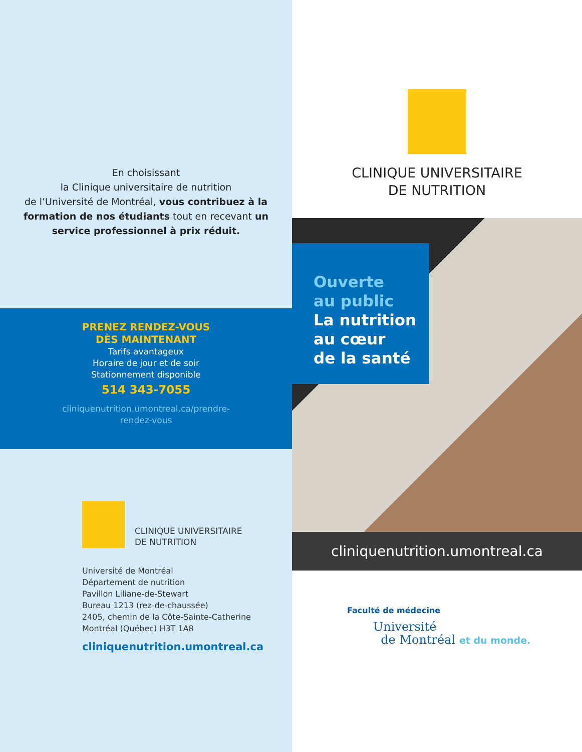En choisissant
la Clinique universitaire de nutrition
de l’Université de Montréal, vous contribuez à la formation de nos étudiants tout en recevant un service professionnel à prix réduit.
PRENEZ RENDEZ-VOUS
DÈS MAINTENANT
Tarifs avantageux
Horaire de jour et de soir
Stationnement disponible
514 343-7055
cliniquenutrition.umontreal.ca/prendre-
rendez-vous
CLINIQUE UNIVERSITAIRE
DE NUTRITION
Université de Montréal
Département de nutrition
Pavillon Liliane-de-Stewart
Bureau 1213 (rez-de-chaussée)
2405, chemin de la Côte-Sainte-Catherine
Montréal (Québec) H3T 1A8
cliniquenutrition.umontreal.ca
CLINIQUE UNIVERSITAIRE
DE NUTRITION
Ouverte
au public
La nutrition
au cœur
de la santé
cliniquenutrition.umontreal.ca
Faculté de médecine
Université
de Montréal et du monde.